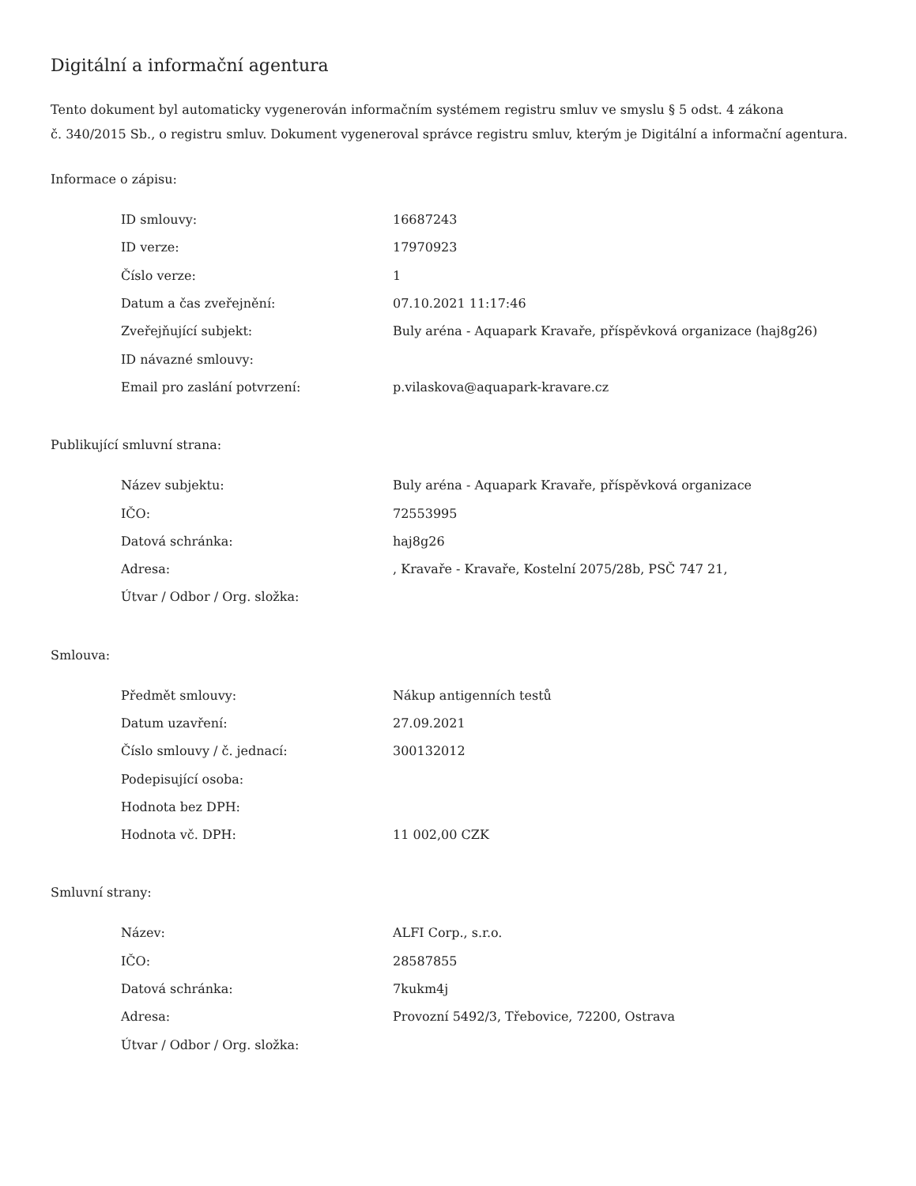Digitální a informační agentura
Tento dokument byl automaticky vygenerován informačním systémem registru smluv ve smyslu § 5 odst. 4 zákona
č. 340/2015 Sb., o registru smluv. Dokument vygeneroval správce registru smluv, kterým je Digitální a informační agentura.
Informace o zápisu:
| ID smlouvy: | 16687243 |
| ID verze: | 17970923 |
| Číslo verze: | 1 |
| Datum a čas zveřejnění: | 07.10.2021 11:17:46 |
| Zveřejňující subjekt: | Buly aréna - Aquapark Kravaře, příspěvková organizace (haj8g26) |
| ID návazné smlouvy: | |
| Email pro zaslání potvrzení: | p.vilaskova@aquapark-kravare.cz |
Publikující smluvní strana:
| Název subjektu: | Buly aréna - Aquapark Kravaře, příspěvková organizace |
| IČO: | 72553995 |
| Datová schránka: | haj8g26 |
| Adresa: | , Kravaře - Kravaře, Kostelní 2075/28b, PSČ 747 21, |
| Útvar / Odbor / Org. složka: | |
Smlouva:
| Předmět smlouvy: | Nákup antigenních testů |
| Datum uzavření: | 27.09.2021 |
| Číslo smlouvy / č. jednací: | 300132012 |
| Podepisující osoba: | |
| Hodnota bez DPH: | |
| Hodnota vč. DPH: | 11 002,00 CZK |
Smluvní strany:
| Název: | ALFI Corp., s.r.o. |
| IČO: | 28587855 |
| Datová schránka: | 7kukm4j |
| Adresa: | Provozní 5492/3, Třebovice, 72200, Ostrava |
| Útvar / Odbor / Org. složka: | |